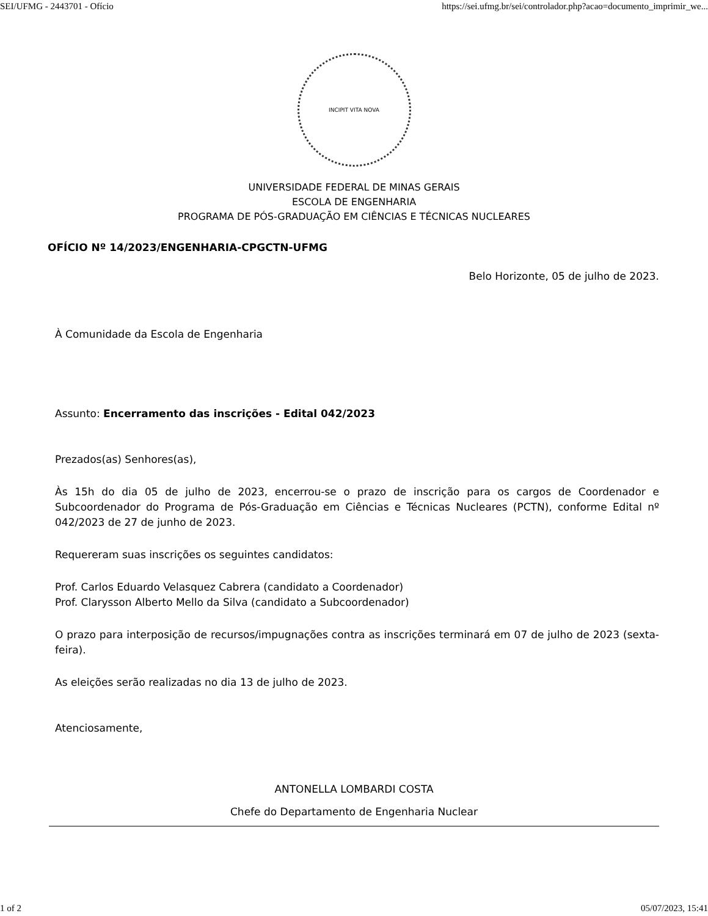SEI/UFMG - 2443701 - Ofício https://sei.ufmg.br/sei/controlador.php?acao=documento_imprimir_we...
INCIPIT VITA NOVA
UNIVERSIDADE FEDERAL DE MINAS GERAIS
ESCOLA DE ENGENHARIA
PROGRAMA DE PÓS-GRADUAÇÃO EM CIÊNCIAS E TÉCNICAS NUCLEARES
OFÍCIO Nº 14/2023/ENGENHARIA-CPGCTN-UFMG
Belo Horizonte, 05 de julho de 2023.
À Comunidade da Escola de Engenharia
Assunto: Encerramento das inscrições - Edital 042/2023
Prezados(as) Senhores(as),
Às 15h do dia 05 de julho de 2023, encerrou-se o prazo de inscrição para os cargos de Coordenador e Subcoordenador do Programa de Pós-Graduação em Ciências e Técnicas Nucleares (PCTN), conforme Edital nº 042/2023 de 27 de junho de 2023.
Requereram suas inscrições os seguintes candidatos:
Prof. Carlos Eduardo Velasquez Cabrera (candidato a Coordenador)
Prof. Clarysson Alberto Mello da Silva (candidato a Subcoordenador)
O prazo para interposição de recursos/impugnações contra as inscrições terminará em 07 de julho de 2023 (sexta-feira).
As eleições serão realizadas no dia 13 de julho de 2023.
Atenciosamente,
ANTONELLA LOMBARDI COSTA
Chefe do Departamento de Engenharia Nuclear
1 of 2 05/07/2023, 15:41